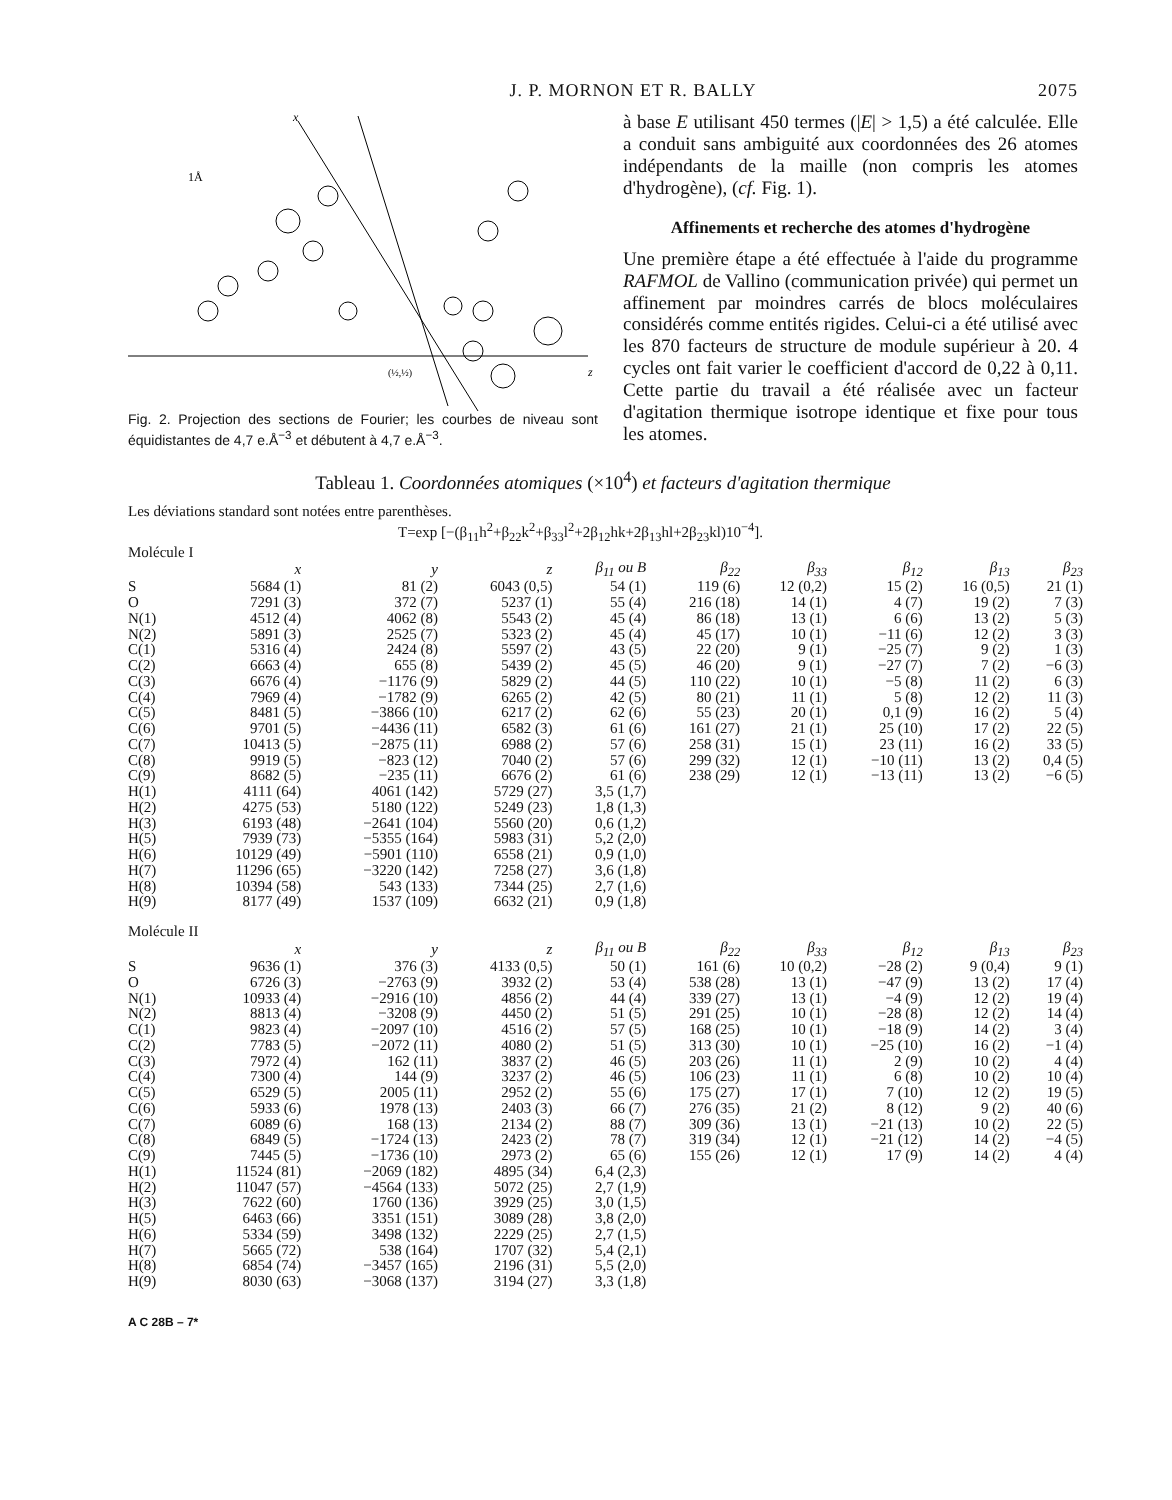J. P. MORNON ET R. BALLY 2075
x
z
1Å
(½,½)
Fig. 2. Projection des sections de Fourier; les courbes de niveau sont équidistantes de 4,7 e.Å<sup>−3</sup> et débutent à 4,7 e.Å<sup>−3</sup>.
à base E utilisant 450 termes (|E| > 1,5) a été calculée. Elle a conduit sans ambiguité aux coordonnées des 26 atomes indépendants de la maille (non compris les atomes d'hydrogène), (cf. Fig. 1).
Affinements et recherche des atomes d'hydrogène
Une première étape a été effectuée à l'aide du programme RAFMOL de Vallino (communication privée) qui permet un affinement par moindres carrés de blocs moléculaires considérés comme entités rigides. Celui-ci a été utilisé avec les 870 facteurs de structure de module supérieur à 20. 4 cycles ont fait varier le coefficient d'accord de 0,22 à 0,11. Cette partie du travail a été réalisée avec un facteur d'agitation thermique isotrope identique et fixe pour tous les atomes.
Tableau 1. Coordonnées atomiques (×10<sup>4</sup>) et facteurs d'agitation thermique
Les déviations standard sont notées entre parenthèses.
T=exp [−(β<sub>11</sub>h<sup>2</sup>+β<sub>22</sub>k<sup>2</sup>+β<sub>33</sub>l<sup>2</sup>+2β<sub>12</sub>hk+2β<sub>13</sub>hl+2β<sub>23</sub>kl)10<sup>−4</sup>].
| Molécule I | | | | | | | | | |
| | x | y | z | β<sub>11</sub> ou B | β<sub>22</sub> | β<sub>33</sub> | β<sub>12</sub> | β<sub>13</sub> | β<sub>23</sub> |
| S | 5684 (1) | 81 (2) | 6043 (0,5) | 54 (1) | 119 (6) | 12 (0,2) | 15 (2) | 16 (0,5) | 21 (1) |
| O | 7291 (3) | 372 (7) | 5237 (1) | 55 (4) | 216 (18) | 14 (1) | 4 (7) | 19 (2) | 7 (3) |
| N(1) | 4512 (4) | 4062 (8) | 5543 (2) | 45 (4) | 86 (18) | 13 (1) | 6 (6) | 13 (2) | 5 (3) |
| N(2) | 5891 (3) | 2525 (7) | 5323 (2) | 45 (4) | 45 (17) | 10 (1) | −11 (6) | 12 (2) | 3 (3) |
| C(1) | 5316 (4) | 2424 (8) | 5597 (2) | 43 (5) | 22 (20) | 9 (1) | −25 (7) | 9 (2) | 1 (3) |
| C(2) | 6663 (4) | 655 (8) | 5439 (2) | 45 (5) | 46 (20) | 9 (1) | −27 (7) | 7 (2) | −6 (3) |
| C(3) | 6676 (4) | −1176 (9) | 5829 (2) | 44 (5) | 110 (22) | 10 (1) | −5 (8) | 11 (2) | 6 (3) |
| C(4) | 7969 (4) | −1782 (9) | 6265 (2) | 42 (5) | 80 (21) | 11 (1) | 5 (8) | 12 (2) | 11 (3) |
| C(5) | 8481 (5) | −3866 (10) | 6217 (2) | 62 (6) | 55 (23) | 20 (1) | 0,1 (9) | 16 (2) | 5 (4) |
| C(6) | 9701 (5) | −4436 (11) | 6582 (3) | 61 (6) | 161 (27) | 21 (1) | 25 (10) | 17 (2) | 22 (5) |
| C(7) | 10413 (5) | −2875 (11) | 6988 (2) | 57 (6) | 258 (31) | 15 (1) | 23 (11) | 16 (2) | 33 (5) |
| C(8) | 9919 (5) | −823 (12) | 7040 (2) | 57 (6) | 299 (32) | 12 (1) | −10 (11) | 13 (2) | 0,4 (5) |
| C(9) | 8682 (5) | −235 (11) | 6676 (2) | 61 (6) | 238 (29) | 12 (1) | −13 (11) | 13 (2) | −6 (5) |
| H(1) | 4111 (64) | 4061 (142) | 5729 (27) | 3,5 (1,7) | | | | | |
| H(2) | 4275 (53) | 5180 (122) | 5249 (23) | 1,8 (1,3) | | | | | |
| H(3) | 6193 (48) | −2641 (104) | 5560 (20) | 0,6 (1,2) | | | | | |
| H(5) | 7939 (73) | −5355 (164) | 5983 (31) | 5,2 (2,0) | | | | | |
| H(6) | 10129 (49) | −5901 (110) | 6558 (21) | 0,9 (1,0) | | | | | |
| H(7) | 11296 (65) | −3220 (142) | 7258 (27) | 3,6 (1,8) | | | | | |
| H(8) | 10394 (58) | 543 (133) | 7344 (25) | 2,7 (1,6) | | | | | |
| H(9) | 8177 (49) | 1537 (109) | 6632 (21) | 0,9 (1,8) | | | | | |
| Molécule II | | | | | | | | | |
| | x | y | z | β<sub>11</sub> ou B | β<sub>22</sub> | β<sub>33</sub> | β<sub>12</sub> | β<sub>13</sub> | β<sub>23</sub> |
| S | 9636 (1) | 376 (3) | 4133 (0,5) | 50 (1) | 161 (6) | 10 (0,2) | −28 (2) | 9 (0,4) | 9 (1) |
| O | 6726 (3) | −2763 (9) | 3932 (2) | 53 (4) | 538 (28) | 13 (1) | −47 (9) | 13 (2) | 17 (4) |
| N(1) | 10933 (4) | −2916 (10) | 4856 (2) | 44 (4) | 339 (27) | 13 (1) | −4 (9) | 12 (2) | 19 (4) |
| N(2) | 8813 (4) | −3208 (9) | 4450 (2) | 51 (5) | 291 (25) | 10 (1) | −28 (8) | 12 (2) | 14 (4) |
| C(1) | 9823 (4) | −2097 (10) | 4516 (2) | 57 (5) | 168 (25) | 10 (1) | −18 (9) | 14 (2) | 3 (4) |
| C(2) | 7783 (5) | −2072 (11) | 4080 (2) | 51 (5) | 313 (30) | 10 (1) | −25 (10) | 16 (2) | −1 (4) |
| C(3) | 7972 (4) | 162 (11) | 3837 (2) | 46 (5) | 203 (26) | 11 (1) | 2 (9) | 10 (2) | 4 (4) |
| C(4) | 7300 (4) | 144 (9) | 3237 (2) | 46 (5) | 106 (23) | 11 (1) | 6 (8) | 10 (2) | 10 (4) |
| C(5) | 6529 (5) | 2005 (11) | 2952 (2) | 55 (6) | 175 (27) | 17 (1) | 7 (10) | 12 (2) | 19 (5) |
| C(6) | 5933 (6) | 1978 (13) | 2403 (3) | 66 (7) | 276 (35) | 21 (2) | 8 (12) | 9 (2) | 40 (6) |
| C(7) | 6089 (6) | 168 (13) | 2134 (2) | 88 (7) | 309 (36) | 13 (1) | −21 (13) | 10 (2) | 22 (5) |
| C(8) | 6849 (5) | −1724 (13) | 2423 (2) | 78 (7) | 319 (34) | 12 (1) | −21 (12) | 14 (2) | −4 (5) |
| C(9) | 7445 (5) | −1736 (10) | 2973 (2) | 65 (6) | 155 (26) | 12 (1) | 17 (9) | 14 (2) | 4 (4) |
| H(1) | 11524 (81) | −2069 (182) | 4895 (34) | 6,4 (2,3) | | | | | |
| H(2) | 11047 (57) | −4564 (133) | 5072 (25) | 2,7 (1,9) | | | | | |
| H(3) | 7622 (60) | 1760 (136) | 3929 (25) | 3,0 (1,5) | | | | | |
| H(5) | 6463 (66) | 3351 (151) | 3089 (28) | 3,8 (2,0) | | | | | |
| H(6) | 5334 (59) | 3498 (132) | 2229 (25) | 2,7 (1,5) | | | | | |
| H(7) | 5665 (72) | 538 (164) | 1707 (32) | 5,4 (2,1) | | | | | |
| H(8) | 6854 (74) | −3457 (165) | 2196 (31) | 5,5 (2,0) | | | | | |
| H(9) | 8030 (63) | −3068 (137) | 3194 (27) | 3,3 (1,8) | | | | | |
A C 28B – 7*